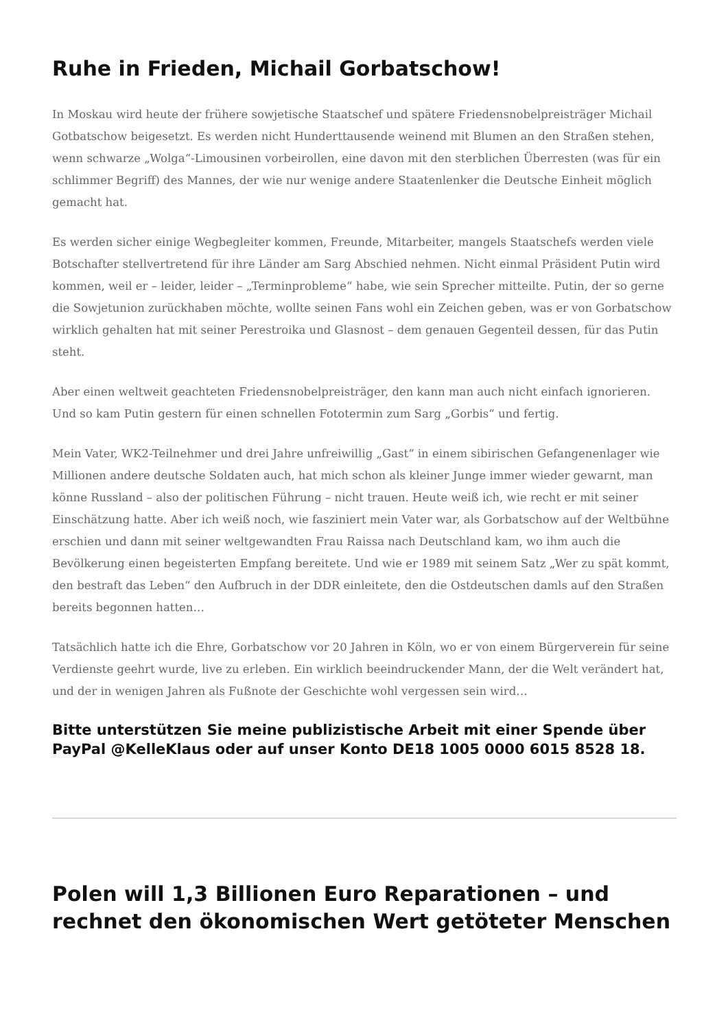Ruhe in Frieden, Michail Gorbatschow!
In Moskau wird heute der frühere sowjetische Staatschef und spätere Friedensnobelpreisträger Michail Gotbatschow beigesetzt. Es werden nicht Hunderttausende weinend mit Blumen an den Straßen stehen, wenn schwarze „Wolga“-Limousinen vorbeirollen, eine davon mit den sterblichen Überresten (was für ein schlimmer Begriff) des Mannes, der wie nur wenige andere Staatenlenker die Deutsche Einheit möglich gemacht hat.
Es werden sicher einige Wegbegleiter kommen, Freunde, Mitarbeiter, mangels Staatschefs werden viele Botschafter stellvertretend für ihre Länder am Sarg Abschied nehmen. Nicht einmal Präsident Putin wird kommen, weil er – leider, leider – „Terminprobleme“ habe, wie sein Sprecher mitteilte. Putin, der so gerne die Sowjetunion zurückhaben möchte, wollte seinen Fans wohl ein Zeichen geben, was er von Gorbatschow wirklich gehalten hat mit seiner Perestroika und Glasnost – dem genauen Gegenteil dessen, für das Putin steht.
Aber einen weltweit geachteten Friedensnobelpreisträger, den kann man auch nicht einfach ignorieren. Und so kam Putin gestern für einen schnellen Fototermin zum Sarg „Gorbis“ und fertig.
Mein Vater, WK2-Teilnehmer und drei Jahre unfreiwillig „Gast“ in einem sibirischen Gefangenenlager wie Millionen andere deutsche Soldaten auch, hat mich schon als kleiner Junge immer wieder gewarnt, man könne Russland – also der politischen Führung – nicht trauen. Heute weiß ich, wie recht er mit seiner Einschätzung hatte. Aber ich weiß noch, wie fasziniert mein Vater war, als Gorbatschow auf der Weltbühne erschien und dann mit seiner weltgewandten Frau Raissa nach Deutschland kam, wo ihm auch die Bevölkerung einen begeisterten Empfang bereitete. Und wie er 1989 mit seinem Satz „Wer zu spät kommt, den bestraft das Leben“ den Aufbruch in der DDR einleitete, den die Ostdeutschen damls auf den Straßen bereits begonnen hatten…
Tatsächlich hatte ich die Ehre, Gorbatschow vor 20 Jahren in Köln, wo er von einem Bürgerverein für seine Verdienste geehrt wurde, live zu erleben. Ein wirklich beeindruckender Mann, der die Welt verändert hat, und der in wenigen Jahren als Fußnote der Geschichte wohl vergessen sein wird…
Bitte unterstützen Sie meine publizistische Arbeit mit einer Spende über PayPal @KelleKlaus oder auf unser Konto DE18 1005 0000 6015 8528 18.
Polen will 1,3 Billionen Euro Reparationen – und rechnet den ökonomischen Wert getöteter Menschen